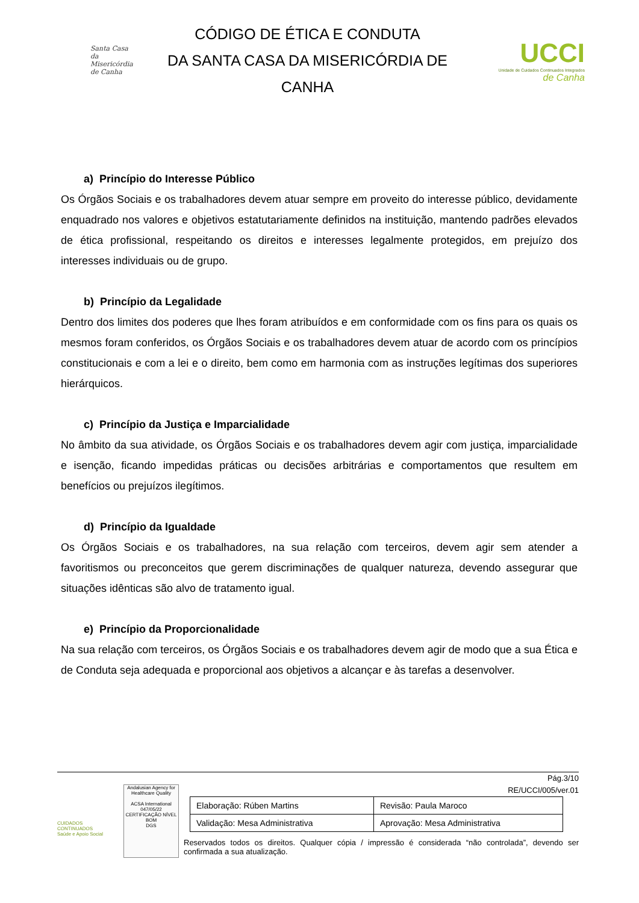Santa Casa
da Misericórdia
de Canha
CÓDIGO DE ÉTICA E CONDUTA
DA SANTA CASA DA MISERICÓRDIA DE
CANHA
UCCI
Unidade de Cuidados Continuados Integrados
de Canha
a) Princípio do Interesse Público
Os Órgãos Sociais e os trabalhadores devem atuar sempre em proveito do interesse público, devidamente enquadrado nos valores e objetivos estatutariamente definidos na instituição, mantendo padrões elevados de ética profissional, respeitando os direitos e interesses legalmente protegidos, em prejuízo dos interesses individuais ou de grupo.
b) Princípio da Legalidade
Dentro dos limites dos poderes que lhes foram atribuídos e em conformidade com os fins para os quais os mesmos foram conferidos, os Órgãos Sociais e os trabalhadores devem atuar de acordo com os princípios constitucionais e com a lei e o direito, bem como em harmonia com as instruções legítimas dos superiores hierárquicos.
c) Princípio da Justiça e Imparcialidade
No âmbito da sua atividade, os Órgãos Sociais e os trabalhadores devem agir com justiça, imparcialidade e isenção, ficando impedidas práticas ou decisões arbitrárias e comportamentos que resultem em benefícios ou prejuízos ilegítimos.
d) Princípio da Igualdade
Os Órgãos Sociais e os trabalhadores, na sua relação com terceiros, devem agir sem atender a favoritismos ou preconceitos que gerem discriminações de qualquer natureza, devendo assegurar que situações idênticas são alvo de tratamento igual.
e) Princípio da Proporcionalidade
Na sua relação com terceiros, os Órgãos Sociais e os trabalhadores devem agir de modo que a sua Ética e de Conduta seja adequada e proporcional aos objetivos a alcançar e às tarefas a desenvolver.
CUIDADOS CONTINUADOS
Saúde e Apoio Social
Andalusian Agency for Healthcare Quality
ACSA International
047/05/22 CERTIFICAÇÃO NÍVEL BOM
DGS
Pág.3/10
RE/UCCI/005/ver.01
| Elaboração: Rúben Martins | Revisão: Paula Maroco |
| Validação: Mesa Administrativa | Aprovação: Mesa Administrativa |
Reservados todos os direitos. Qualquer cópia / impressão é considerada “não controlada”, devendo ser confirmada a sua atualização.